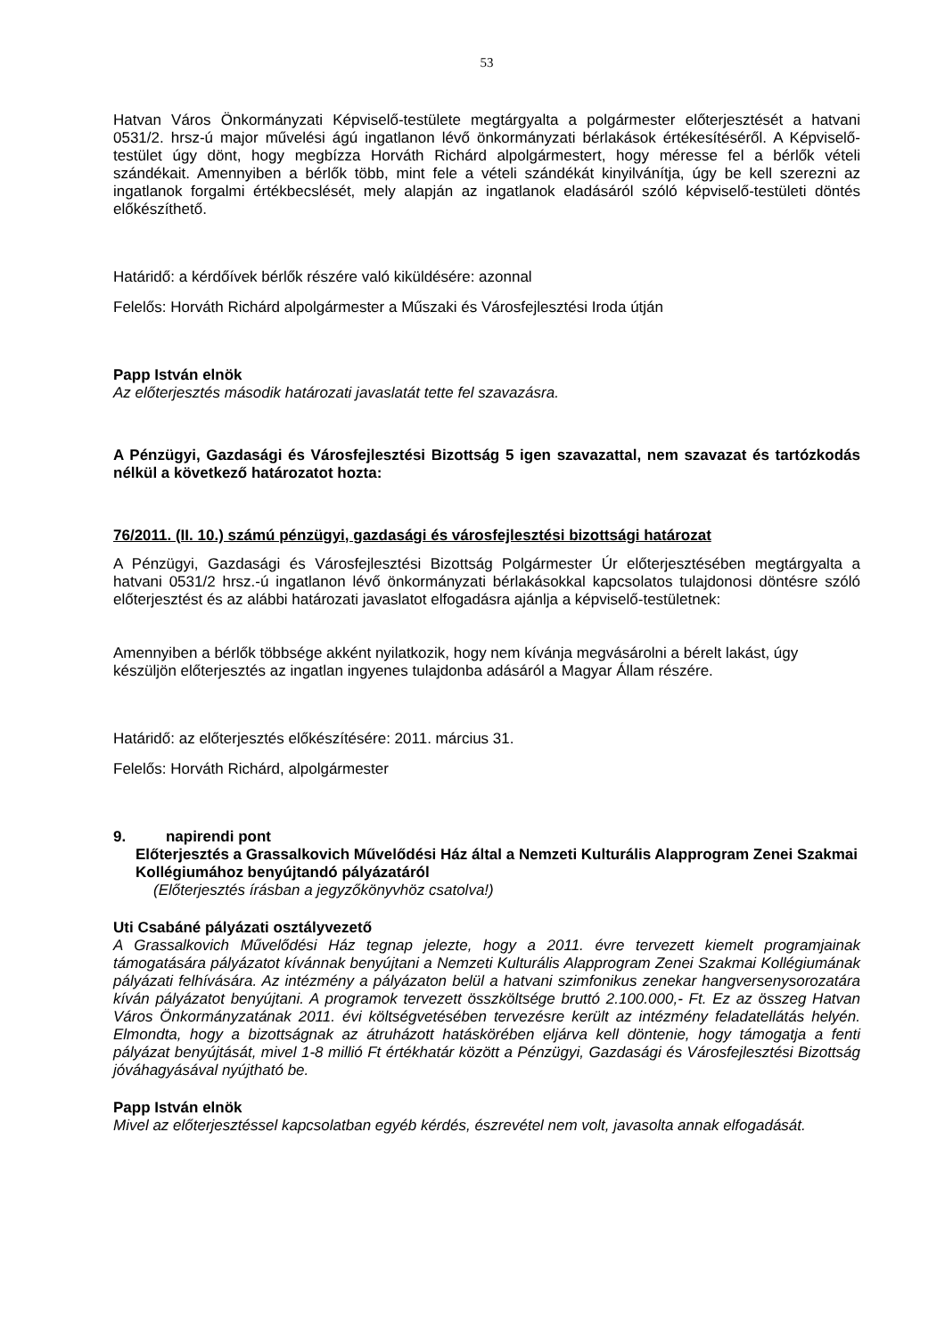53
Hatvan Város Önkormányzati Képviselő-testülete megtárgyalta a polgármester előterjesztését a hatvani 0531/2. hrsz-ú major művelési ágú ingatlanon lévő önkormányzati bérlakások értékesítéséről. A Képviselő-testület úgy dönt, hogy megbízza Horváth Richárd alpolgármestert, hogy méresse fel a bérlők vételi szándékait. Amennyiben a bérlők több, mint fele a vételi szándékát kinyilvánítja, úgy be kell szerezni az ingatlanok forgalmi értékbecslését, mely alapján az ingatlanok eladásáról szóló képviselő-testületi döntés előkészíthető.
Határidő: a kérdőívek bérlők részére való kiküldésére: azonnal
Felelős: Horváth Richárd alpolgármester a Műszaki és Városfejlesztési Iroda útján
Papp István elnök
Az előterjesztés második határozati javaslatát tette fel szavazásra.
A Pénzügyi, Gazdasági és Városfejlesztési Bizottság 5 igen szavazattal, nem szavazat és tartózkodás nélkül a következő határozatot hozta:
76/2011. (II. 10.) számú pénzügyi, gazdasági és városfejlesztési bizottsági határozat
A Pénzügyi, Gazdasági és Városfejlesztési Bizottság Polgármester Úr előterjesztésében megtárgyalta a hatvani 0531/2 hrsz.-ú ingatlanon lévő önkormányzati bérlakásokkal kapcsolatos tulajdonosi döntésre szóló előterjesztést és az alábbi határozati javaslatot elfogadásra ajánlja a képviselő-testületnek:
Amennyiben a bérlők többsége akként nyilatkozik, hogy nem kívánja megvásárolni a bérelt lakást, úgy készüljön előterjesztés az ingatlan ingyenes tulajdonba adásáról a Magyar Állam részére.
Határidő: az előterjesztés előkészítésére: 2011. március 31.
Felelős: Horváth Richárd, alpolgármester
9. napirendi pont
Előterjesztés a Grassalkovich Művelődési Ház által a Nemzeti Kulturális Alapprogram Zenei Szakmai Kollégiumához benyújtandó pályázatáról
(Előterjesztés írásban a jegyzőkönyvhöz csatolva!)
Uti Csabáné pályázati osztályvezető
A Grassalkovich Művelődési Ház tegnap jelezte, hogy a 2011. évre tervezett kiemelt programjainak támogatására pályázatot kívánnak benyújtani a Nemzeti Kulturális Alapprogram Zenei Szakmai Kollégiumának pályázati felhívására. Az intézmény a pályázaton belül a hatvani szimfonikus zenekar hangversenysorozatára kíván pályázatot benyújtani. A programok tervezett összköltsége bruttó 2.100.000,- Ft. Ez az összeg Hatvan Város Önkormányzatának 2011. évi költségvetésében tervezésre került az intézmény feladatellátás helyén. Elmondta, hogy a bizottságnak az átruházott hatáskörében eljárva kell döntenie, hogy támogatja a fenti pályázat benyújtását, mivel 1-8 millió Ft értékhatár között a Pénzügyi, Gazdasági és Városfejlesztési Bizottság jóváhagyásával nyújtható be.
Papp István elnök
Mivel az előterjesztéssel kapcsolatban egyéb kérdés, észrevétel nem volt, javasolta annak elfogadását.